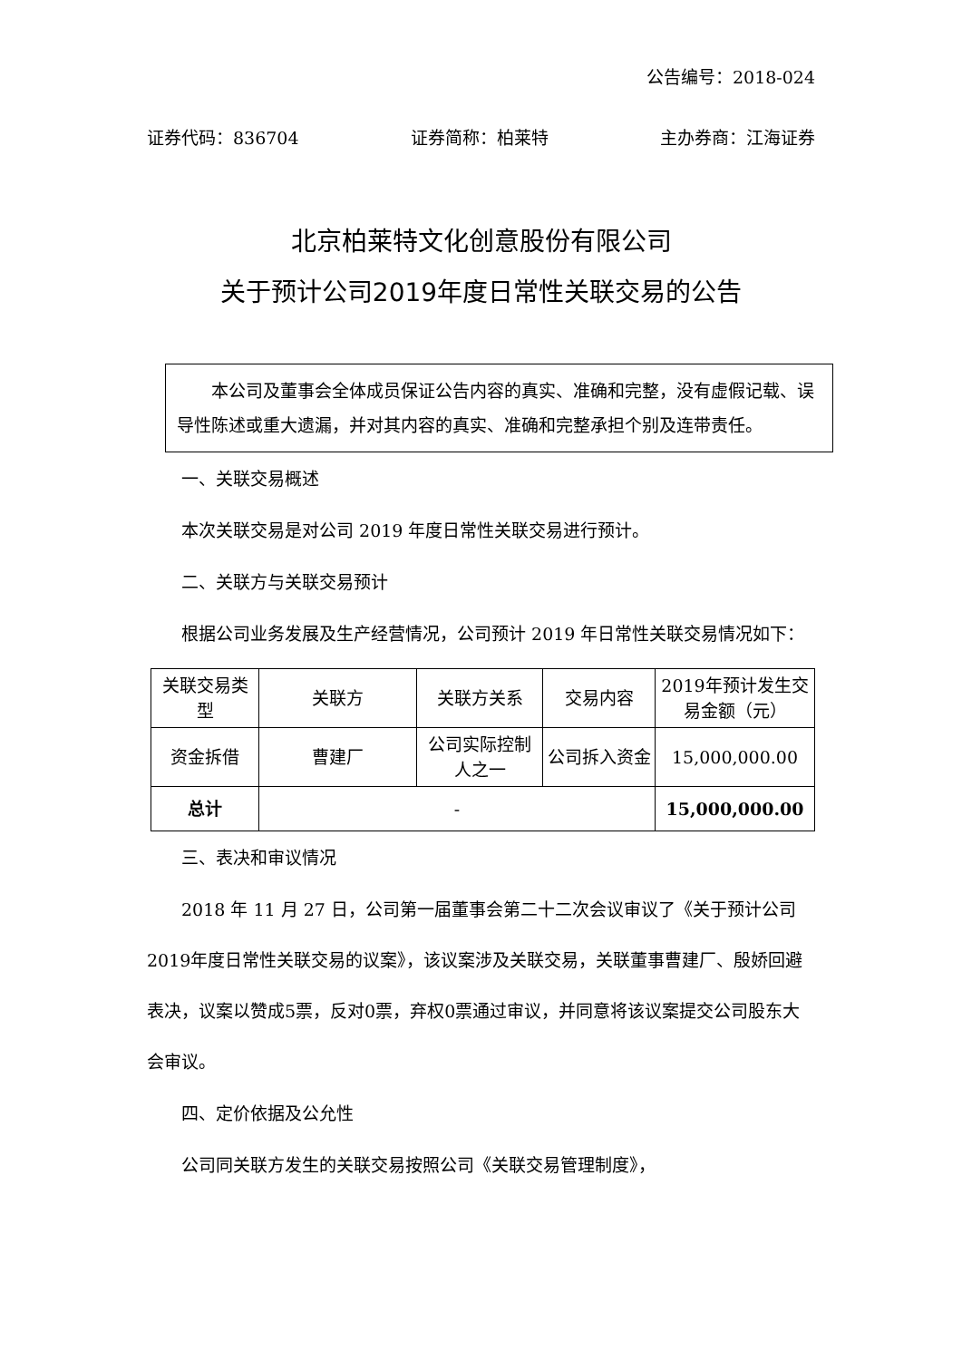公告编号：2018-024
证券代码：836704 证券简称：柏莱特 主办券商：江海证券
北京柏莱特文化创意股份有限公司
关于预计公司2019年度日常性关联交易的公告
本公司及董事会全体成员保证公告内容的真实、准确和完整，没有虚假记载、误导性陈述或重大遗漏，并对其内容的真实、准确和完整承担个别及连带责任。
一、关联交易概述
本次关联交易是对公司 2019 年度日常性关联交易进行预计。
二、关联方与关联交易预计
根据公司业务发展及生产经营情况，公司预计 2019 年日常性关联交易情况如下：
| 关联交易类型 | 关联方 | 关联方关系 | 交易内容 | 2019年预计发生交易金额（元） |
| --- | --- | --- | --- | --- |
| 资金拆借 | 曹建厂 | 公司实际控制人之一 | 公司拆入资金 | 15,000,000.00 |
| 总计 | - | | | 15,000,000.00 |
三、表决和审议情况
2018 年 11 月 27 日，公司第一届董事会第二十二次会议审议了《关于预计公司2019年度日常性关联交易的议案》，该议案涉及关联交易，关联董事曹建厂、殷娇回避表决，议案以赞成5票，反对0票，弃权0票通过审议，并同意将该议案提交公司股东大会审议。
四、定价依据及公允性
公司同关联方发生的关联交易按照公司《关联交易管理制度》，